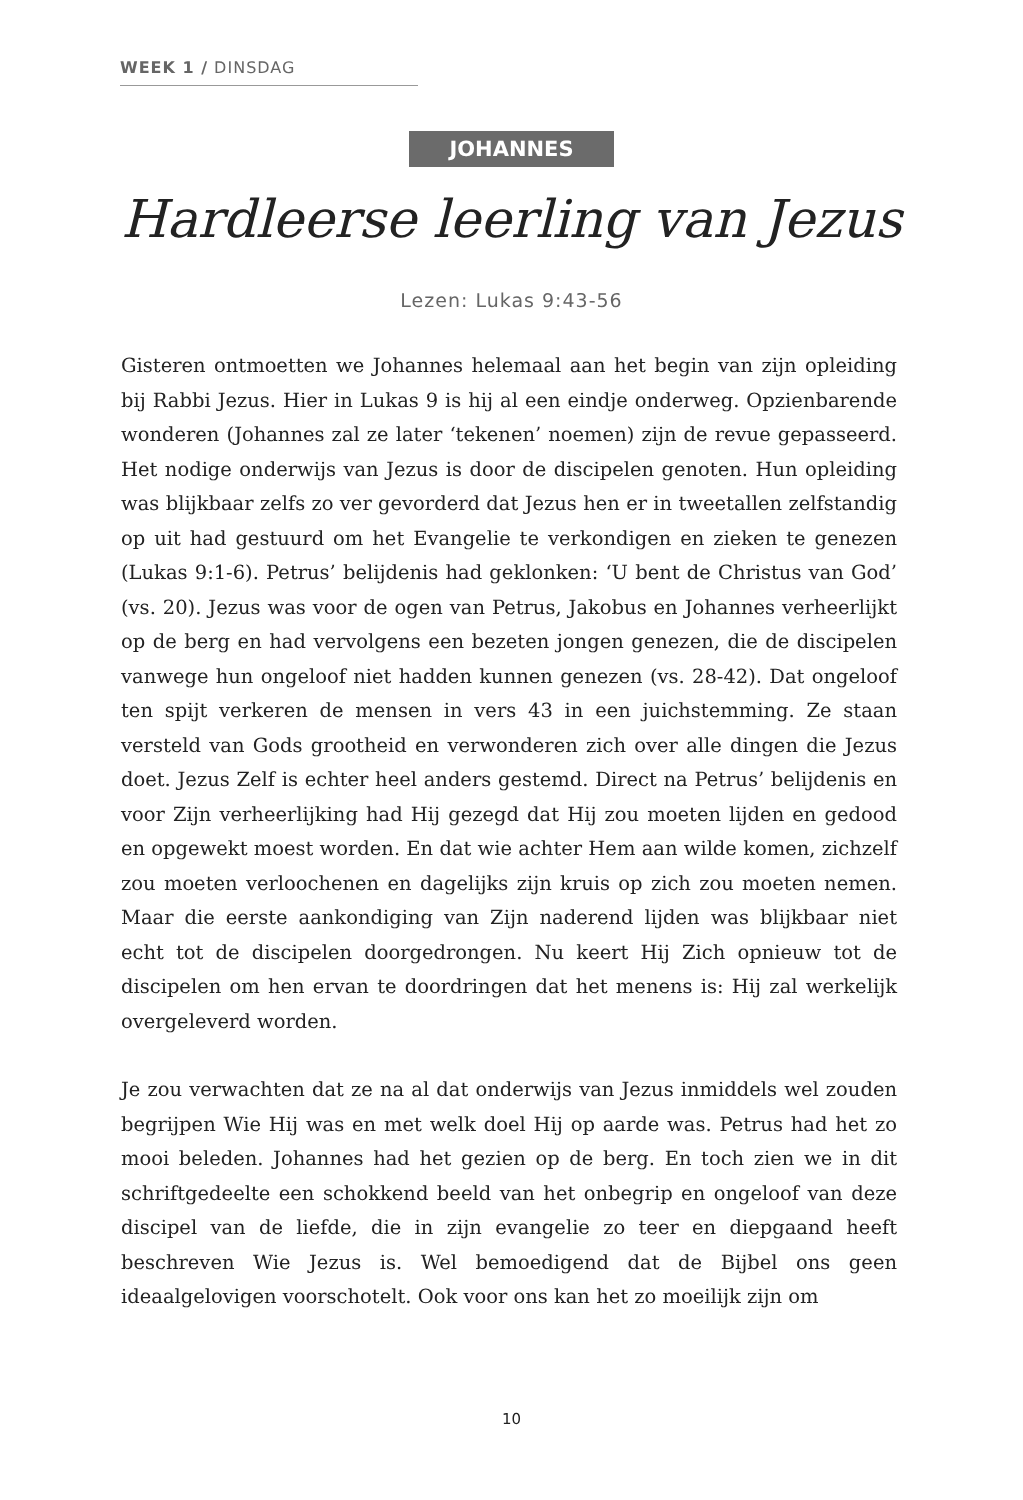WEEK 1 / DINSDAG
JOHANNES
Hardleerse leerling van Jezus
Lezen: Lukas 9:43-56
Gisteren ontmoetten we Johannes helemaal aan het begin van zijn opleiding bij Rabbi Jezus. Hier in Lukas 9 is hij al een eindje onderweg. Opzienbarende wonderen (Johannes zal ze later ‘tekenen’ noemen) zijn de revue gepasseerd. Het nodige onderwijs van Jezus is door de discipelen genoten. Hun opleiding was blijkbaar zelfs zo ver gevorderd dat Jezus hen er in tweetallen zelfstandig op uit had gestuurd om het Evangelie te verkondigen en zieken te genezen (Lukas 9:1-6). Petrus’ belijdenis had geklonken: ‘U bent de Christus van God’ (vs. 20). Jezus was voor de ogen van Petrus, Jakobus en Johannes verheerlijkt op de berg en had vervolgens een bezeten jongen genezen, die de discipelen vanwege hun ongeloof niet hadden kunnen genezen (vs. 28-42). Dat ongeloof ten spijt verkeren de mensen in vers 43 in een juichstemming. Ze staan versteld van Gods grootheid en verwonderen zich over alle dingen die Jezus doet. Jezus Zelf is echter heel anders gestemd. Direct na Petrus’ belijdenis en voor Zijn verheerlijking had Hij gezegd dat Hij zou moeten lijden en gedood en opgewekt moest worden. En dat wie achter Hem aan wilde komen, zichzelf zou moeten verloochenen en dagelijks zijn kruis op zich zou moeten nemen. Maar die eerste aankondiging van Zijn naderend lijden was blijkbaar niet echt tot de discipelen doorgedrongen. Nu keert Hij Zich opnieuw tot de discipelen om hen ervan te doordringen dat het menens is: Hij zal werkelijk overgeleverd worden.
Je zou verwachten dat ze na al dat onderwijs van Jezus inmiddels wel zouden begrijpen Wie Hij was en met welk doel Hij op aarde was. Petrus had het zo mooi beleden. Johannes had het gezien op de berg. En toch zien we in dit schriftgedeelte een schokkend beeld van het onbegrip en ongeloof van deze discipel van de liefde, die in zijn evangelie zo teer en diepgaand heeft beschreven Wie Jezus is. Wel bemoedigend dat de Bijbel ons geen ideaalgelovigen voorschotelt. Ook voor ons kan het zo moeilijk zijn om
10